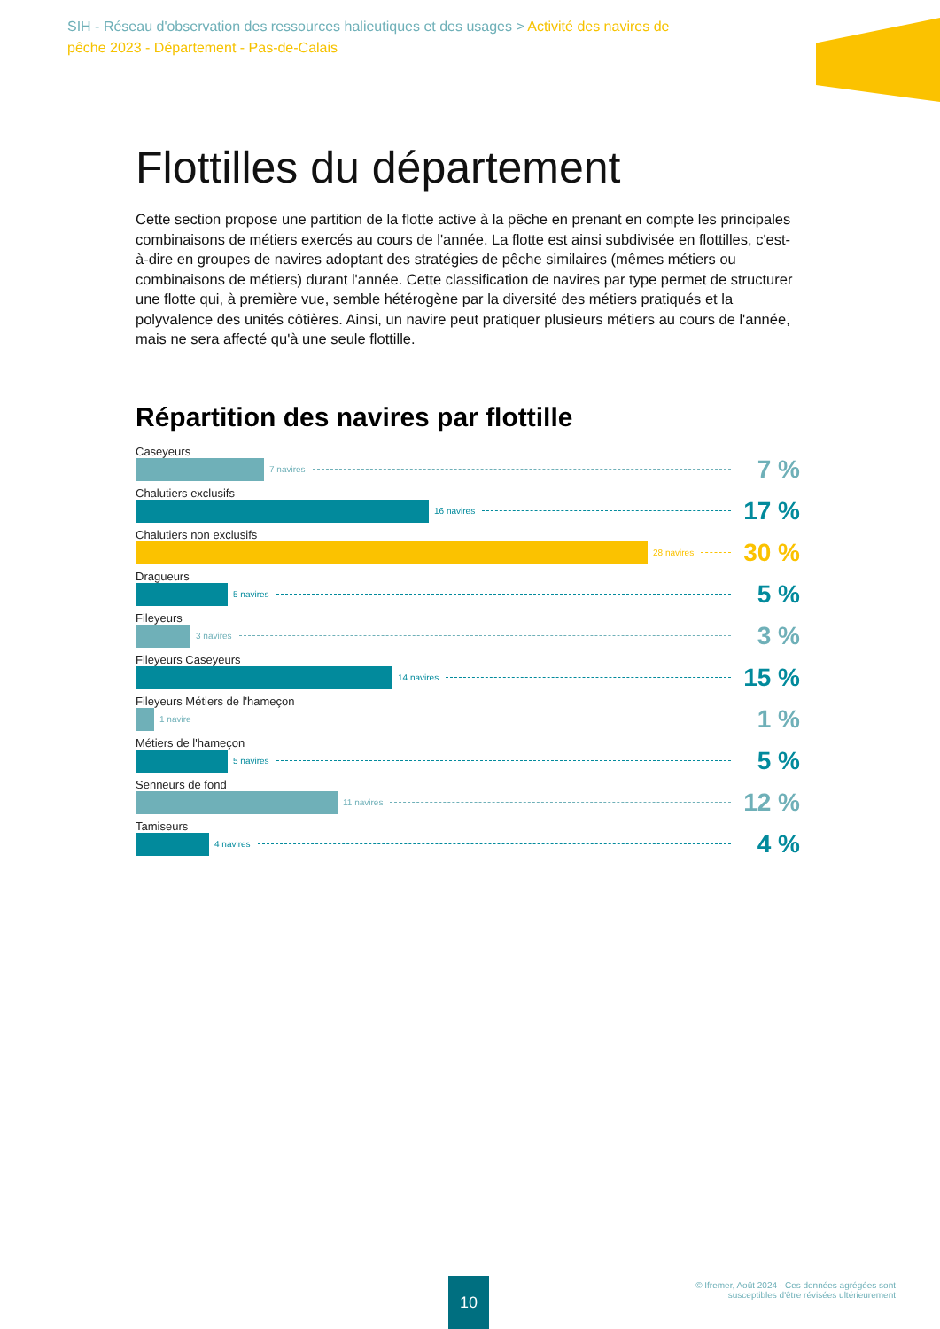SIH - Réseau d'observation des ressources halieutiques et des usages > Activité des navires de pêche 2023 - Département - Pas-de-Calais
Flottilles du département
Cette section propose une partition de la flotte active à la pêche en prenant en compte les principales combinaisons de métiers exercés au cours de l'année. La flotte est ainsi subdivisée en flottilles, c'est-à-dire en groupes de navires adoptant des stratégies de pêche similaires (mêmes métiers ou combinaisons de métiers) durant l'année. Cette classification de navires par type permet de structurer une flotte qui, à première vue, semble hétérogène par la diversité des métiers pratiqués et la polyvalence des unités côtières. Ainsi, un navire peut pratiquer plusieurs métiers au cours de l'année, mais ne sera affecté qu'à une seule flottille.
Répartition des navires par flottille
Caseyeurs
7 navires 7 %
Chalutiers exclusifs
16 navires 17 %
Chalutiers non exclusifs
28 navires 30 %
Dragueurs
5 navires 5 %
Fileyeurs
3 navires 3 %
Fileyeurs Caseyeurs
14 navires 15 %
Fileyeurs Métiers de l'hameçon
1 navire 1 %
Métiers de l'hameçon
5 navires 5 %
Senneurs de fond
11 navires 12 %
Tamiseurs
4 navires 4 %
10
© Ifremer, Août 2024 - Ces données agrégées sont
susceptibles d'être révisées ultérieurement